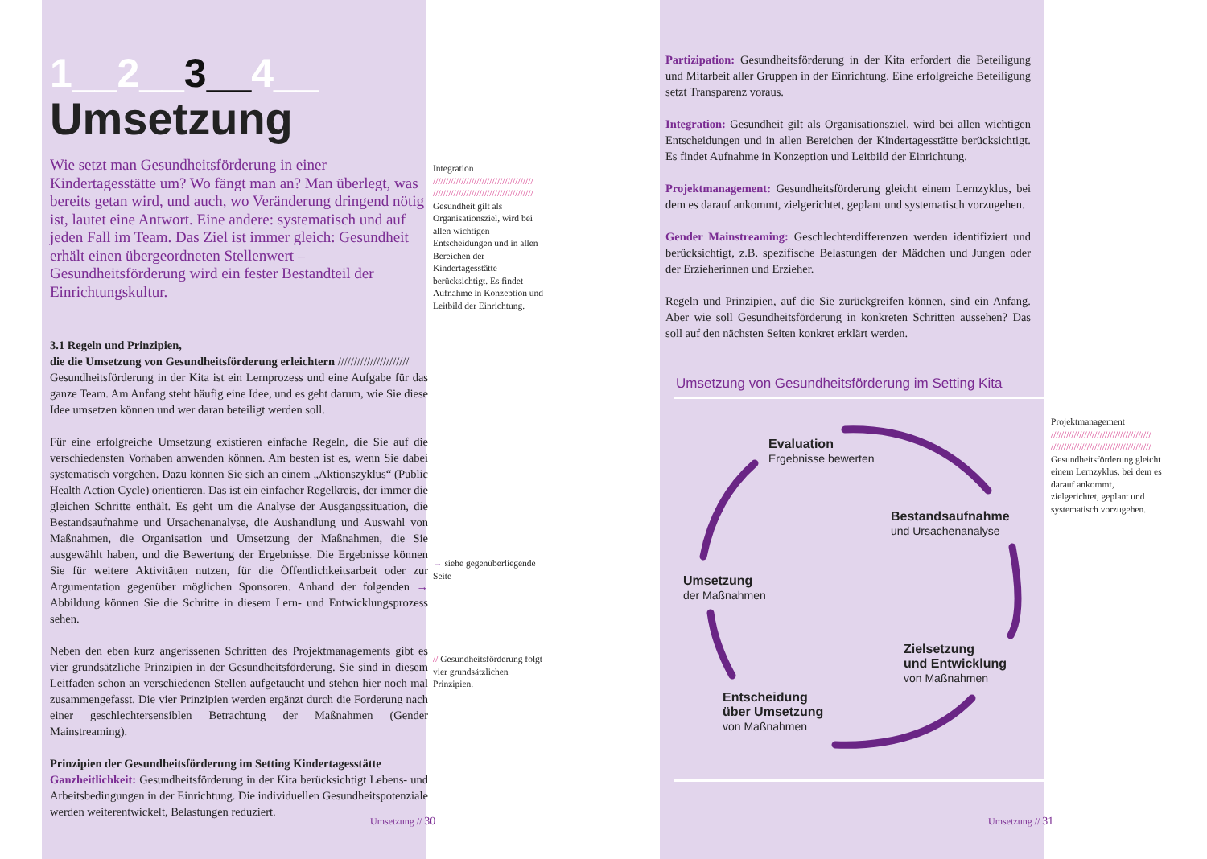1__2__3__4__
Umsetzung
Wie setzt man Gesundheitsförderung in einer Kindertagesstätte um? Wo fängt man an? Man überlegt, was bereits getan wird, und auch, wo Veränderung dringend nötig ist, lautet eine Antwort. Eine andere: systematisch und auf jeden Fall im Team. Das Ziel ist immer gleich: Gesundheit erhält einen übergeordneten Stellenwert – Gesundheitsförderung wird ein fester Bestandteil der Einrichtungskultur.
3.1 Regeln und Prinzipien,
die die Umsetzung von Gesundheitsförderung erleichtern //////////////////////
Gesundheitsförderung in der Kita ist ein Lernprozess und eine Aufgabe für das ganze Team. Am Anfang steht häufig eine Idee, und es geht darum, wie Sie diese Idee umsetzen können und wer daran beteiligt werden soll.
Für eine erfolgreiche Umsetzung existieren einfache Regeln, die Sie auf die verschiedensten Vorhaben anwenden können. Am besten ist es, wenn Sie dabei systematisch vorgehen. Dazu können Sie sich an einem „Aktionszyklus“ (Public Health Action Cycle) orientieren. Das ist ein einfacher Regelkreis, der immer die gleichen Schritte enthält. Es geht um die Analyse der Ausgangssituation, die Bestandsaufnahme und Ursachenanalyse, die Aushandlung und Auswahl von Maßnahmen, die Organisation und Umsetzung der Maßnahmen, die Sie ausgewählt haben, und die Bewertung der Ergebnisse. Die Ergebnisse können Sie für weitere Aktivitäten nutzen, für die Öffentlichkeitsarbeit oder zur Argumentation gegenüber möglichen Sponsoren. Anhand der folgenden → Abbildung können Sie die Schritte in diesem Lern- und Entwicklungsprozess sehen.
Neben den eben kurz angerissenen Schritten des Projektmanagements gibt es vier grundsätzliche Prinzipien in der Gesundheitsförderung. Sie sind in diesem Leitfaden schon an verschiedenen Stellen aufgetaucht und stehen hier noch mal zusammengefasst. Die vier Prinzipien werden ergänzt durch die Forderung nach einer geschlechtersensiblen Betrachtung der Maßnahmen (Gender Mainstreaming).
Prinzipien der Gesundheitsförderung im Setting Kindertagesstätte
Ganzheitlichkeit: Gesundheitsförderung in der Kita berücksichtigt Lebens- und Arbeitsbedingungen in der Einrichtung. Die individuellen Gesundheitspotenziale werden weiterentwickelt, Belastungen reduziert.
Integration
/////////////////////////////////////// ///////////////////////////////////////
Gesundheit gilt als Organisationsziel, wird bei allen wichtigen Entscheidungen und in allen Bereichen der Kindertagesstätte berücksichtigt. Es findet Aufnahme in Konzeption und Leitbild der Einrichtung.
→ siehe gegenüberliegende Seite
// Gesundheitsförderung folgt vier grundsätzlichen Prinzipien.
Umsetzung // 30
Partizipation: Gesundheitsförderung in der Kita erfordert die Beteiligung und Mitarbeit aller Gruppen in der Einrichtung. Eine erfolgreiche Beteiligung setzt Transparenz voraus.
Integration: Gesundheit gilt als Organisationsziel, wird bei allen wichtigen Entscheidungen und in allen Bereichen der Kindertagesstätte berücksichtigt. Es findet Aufnahme in Konzeption und Leitbild der Einrichtung.
Projektmanagement: Gesundheitsförderung gleicht einem Lernzyklus, bei dem es darauf ankommt, zielgerichtet, geplant und systematisch vorzugehen.
Gender Mainstreaming: Geschlechterdifferenzen werden identifiziert und berücksichtigt, z.B. spezifische Belastungen der Mädchen und Jungen oder der Erzieherinnen und Erzieher.
Regeln und Prinzipien, auf die Sie zurückgreifen können, sind ein Anfang. Aber wie soll Gesundheitsförderung in konkreten Schritten aussehen? Das soll auf den nächsten Seiten konkret erklärt werden.
Umsetzung von Gesundheitsförderung im Setting Kita
Evaluation
Ergebnisse bewerten
Bestandsaufnahme
und Ursachenanalyse
Umsetzung
der Maßnahmen
Zielsetzung
und Entwicklung
von Maßnahmen
Entscheidung
über Umsetzung
von Maßnahmen
Projektmanagement
/////////////////////////////////////// ///////////////////////////////////////
Gesundheitsförderung gleicht einem Lernzyklus, bei dem es darauf ankommt, zielgerichtet, geplant und systematisch vorzugehen.
Umsetzung // 31